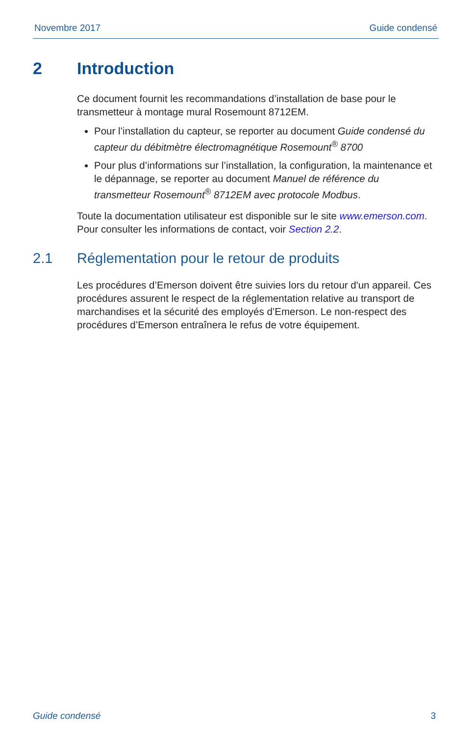Novembre 2017 Guide condensé
2 Introduction
Ce document fournit les recommandations d’installation de base pour le transmetteur à montage mural Rosemount 8712EM.
Pour l’installation du capteur, se reporter au document Guide condensé du capteur du débitmètre électromagnétique Rosemount<sup>®</sup> 8700
Pour plus d’informations sur l’installation, la configuration, la maintenance et le dépannage, se reporter au document Manuel de référence du transmetteur Rosemount<sup>®</sup> 8712EM avec protocole Modbus.
Toute la documentation utilisateur est disponible sur le site www.emerson.com. Pour consulter les informations de contact, voir Section 2.2.
2.1 Réglementation pour le retour de produits
Les procédures d’Emerson doivent être suivies lors du retour d'un appareil. Ces procédures assurent le respect de la réglementation relative au transport de marchandises et la sécurité des employés d’Emerson. Le non-respect des procédures d’Emerson entraînera le refus de votre équipement.
Guide condensé 3